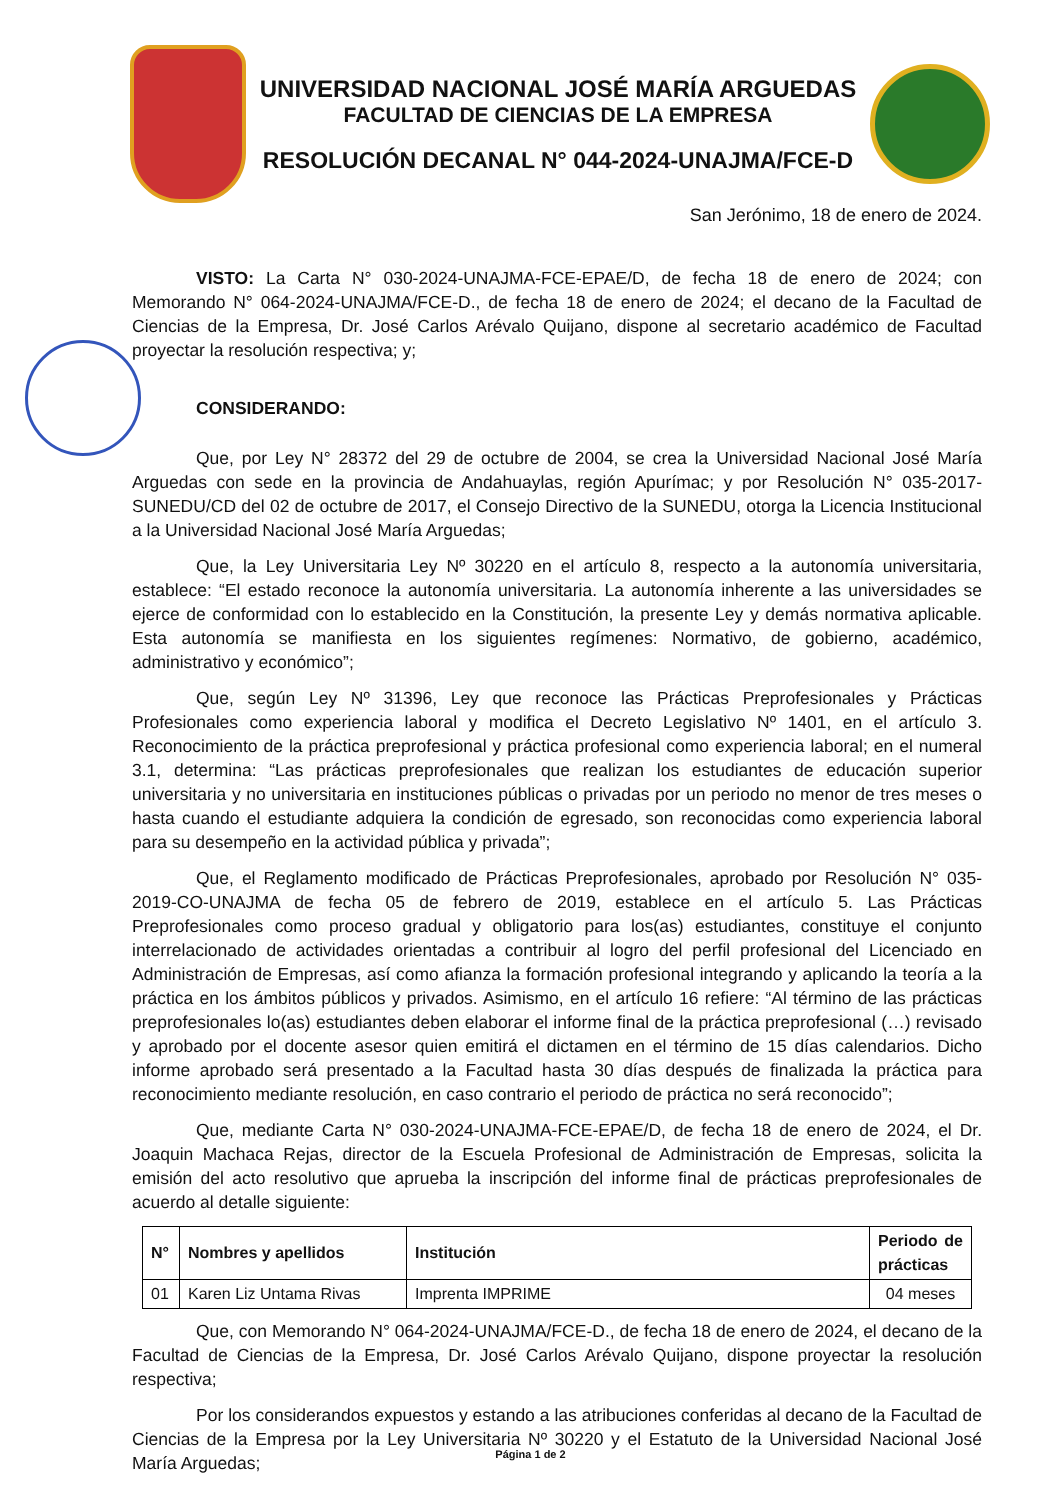UNIVERSIDAD NACIONAL JOSÉ MARÍA ARGUEDAS
FACULTAD DE CIENCIAS DE LA EMPRESA
RESOLUCIÓN DECANAL N° 044-2024-UNAJMA/FCE-D
San Jerónimo, 18 de enero de 2024.
VISTO: La Carta N° 030-2024-UNAJMA-FCE-EPAE/D, de fecha 18 de enero de 2024; con Memorando N° 064-2024-UNAJMA/FCE-D., de fecha 18 de enero de 2024; el decano de la Facultad de Ciencias de la Empresa, Dr. José Carlos Arévalo Quijano, dispone al secretario académico de Facultad proyectar la resolución respectiva; y;
CONSIDERANDO:
Que, por Ley N° 28372 del 29 de octubre de 2004, se crea la Universidad Nacional José María Arguedas con sede en la provincia de Andahuaylas, región Apurímac; y por Resolución N° 035-2017-SUNEDU/CD del 02 de octubre de 2017, el Consejo Directivo de la SUNEDU, otorga la Licencia Institucional a la Universidad Nacional José María Arguedas;
Que, la Ley Universitaria Ley Nº 30220 en el artículo 8, respecto a la autonomía universitaria, establece: “El estado reconoce la autonomía universitaria. La autonomía inherente a las universidades se ejerce de conformidad con lo establecido en la Constitución, la presente Ley y demás normativa aplicable. Esta autonomía se manifiesta en los siguientes regímenes: Normativo, de gobierno, académico, administrativo y económico”;
Que, según Ley Nº 31396, Ley que reconoce las Prácticas Preprofesionales y Prácticas Profesionales como experiencia laboral y modifica el Decreto Legislativo Nº 1401, en el artículo 3. Reconocimiento de la práctica preprofesional y práctica profesional como experiencia laboral; en el numeral 3.1, determina: “Las prácticas preprofesionales que realizan los estudiantes de educación superior universitaria y no universitaria en instituciones públicas o privadas por un periodo no menor de tres meses o hasta cuando el estudiante adquiera la condición de egresado, son reconocidas como experiencia laboral para su desempeño en la actividad pública y privada”;
Que, el Reglamento modificado de Prácticas Preprofesionales, aprobado por Resolución N° 035-2019-CO-UNAJMA de fecha 05 de febrero de 2019, establece en el artículo 5. Las Prácticas Preprofesionales como proceso gradual y obligatorio para los(as) estudiantes, constituye el conjunto interrelacionado de actividades orientadas a contribuir al logro del perfil profesional del Licenciado en Administración de Empresas, así como afianza la formación profesional integrando y aplicando la teoría a la práctica en los ámbitos públicos y privados. Asimismo, en el artículo 16 refiere: “Al término de las prácticas preprofesionales lo(as) estudiantes deben elaborar el informe final de la práctica preprofesional (…) revisado y aprobado por el docente asesor quien emitirá el dictamen en el término de 15 días calendarios. Dicho informe aprobado será presentado a la Facultad hasta 30 días después de finalizada la práctica para reconocimiento mediante resolución, en caso contrario el periodo de práctica no será reconocido”;
Que, mediante Carta N° 030-2024-UNAJMA-FCE-EPAE/D, de fecha 18 de enero de 2024, el Dr. Joaquin Machaca Rejas, director de la Escuela Profesional de Administración de Empresas, solicita la emisión del acto resolutivo que aprueba la inscripción del informe final de prácticas preprofesionales de acuerdo al detalle siguiente:
| N° | Nombres y apellidos | Institución | Periodo de prácticas |
| --- | --- | --- | --- |
| 01 | Karen Liz Untama Rivas | Imprenta IMPRIME | 04 meses |
Que, con Memorando N° 064-2024-UNAJMA/FCE-D., de fecha 18 de enero de 2024, el decano de la Facultad de Ciencias de la Empresa, Dr. José Carlos Arévalo Quijano, dispone proyectar la resolución respectiva;
Por los considerandos expuestos y estando a las atribuciones conferidas al decano de la Facultad de Ciencias de la Empresa por la Ley Universitaria Nº 30220 y el Estatuto de la Universidad Nacional José María Arguedas;
Página 1 de 2